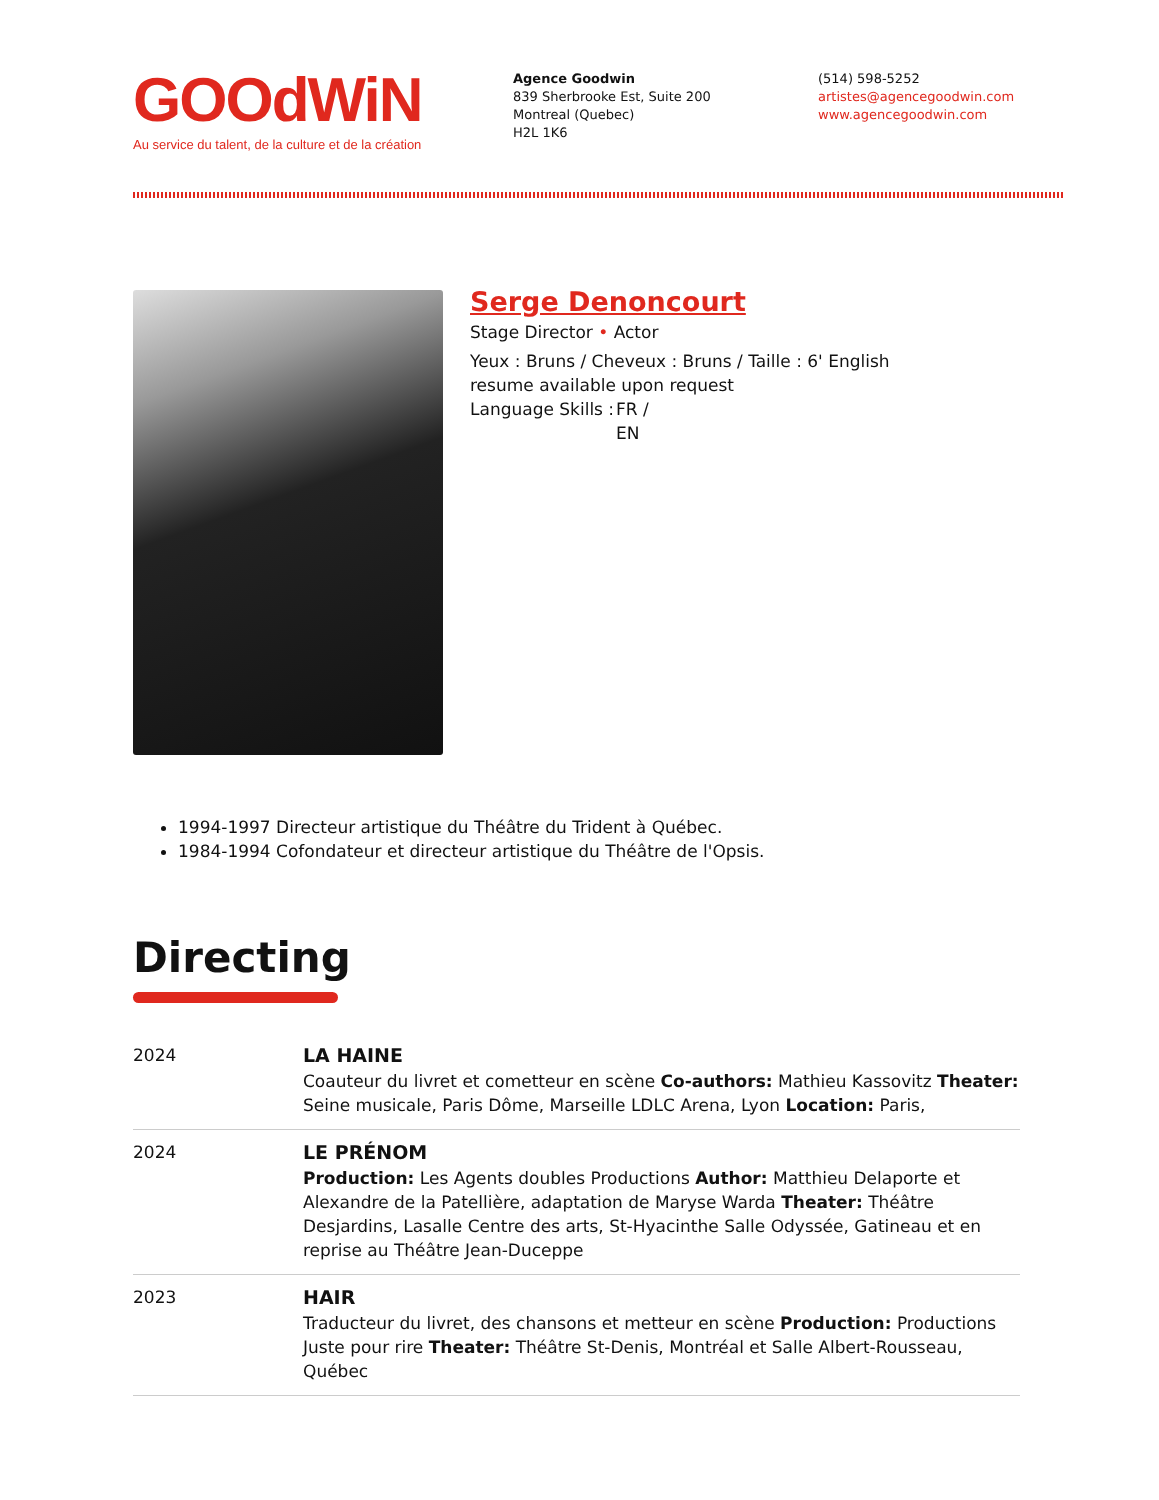GOOdWiN
Au service du talent, de la culture et de la création
Agence Goodwin
839 Sherbrooke Est, Suite 200
Montreal (Quebec)
H2L 1K6
(514) 598-5252
artistes@agencegoodwin.com
www.agencegoodwin.com
Serge Denoncourt
Stage Director • Actor
Yeux : Bruns / Cheveux : Bruns / Taille : 6' English resume available upon request
Language Skills :
FR /
EN
1994-1997 Directeur artistique du Théâtre du Trident à Québec.
1984-1994 Cofondateur et directeur artistique du Théâtre de l'Opsis.
Directing
| 2024 | LA HAINE Coauteur du livret et cometteur en scène Co-authors: Mathieu Kassovitz Theater: Seine musicale, Paris Dôme, Marseille LDLC Arena, Lyon Location: Paris, |
| 2024 | LE PRÉNOM Production: Les Agents doubles Productions Author: Matthieu Delaporte et Alexandre de la Patellière, adaptation de Maryse Warda Theater: Théâtre Desjardins, Lasalle Centre des arts, St-Hyacinthe Salle Odyssée, Gatineau et en reprise au Théâtre Jean-Duceppe |
| 2023 | HAIR Traducteur du livret, des chansons et metteur en scène Production: Productions Juste pour rire Theater: Théâtre St-Denis, Montréal et Salle Albert-Rousseau, Québec |